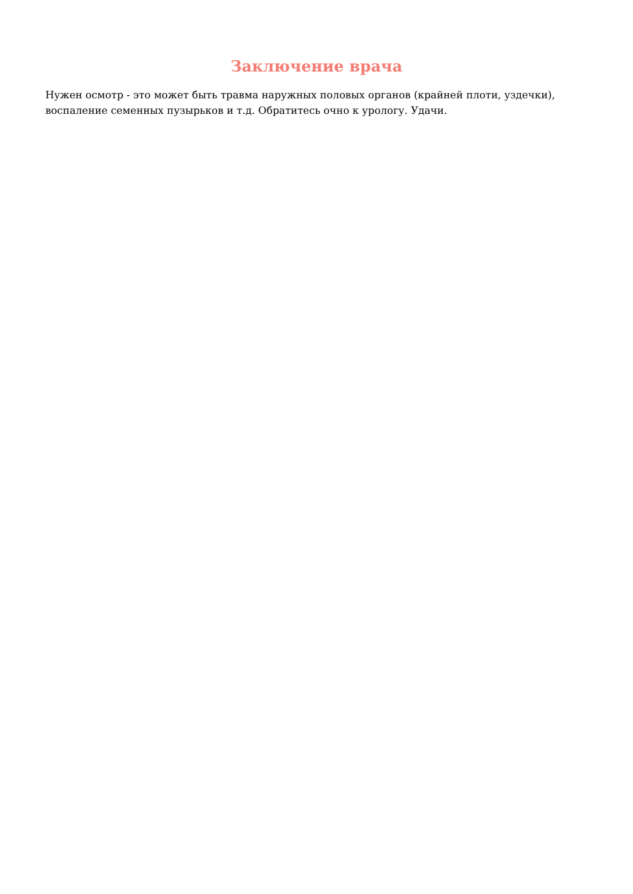Заключение врача
Нужен осмотр - это может быть травма наружных половых органов (крайней плоти, уздечки), воспаление семенных пузырьков и т.д. Обратитесь очно к урологу. Удачи.